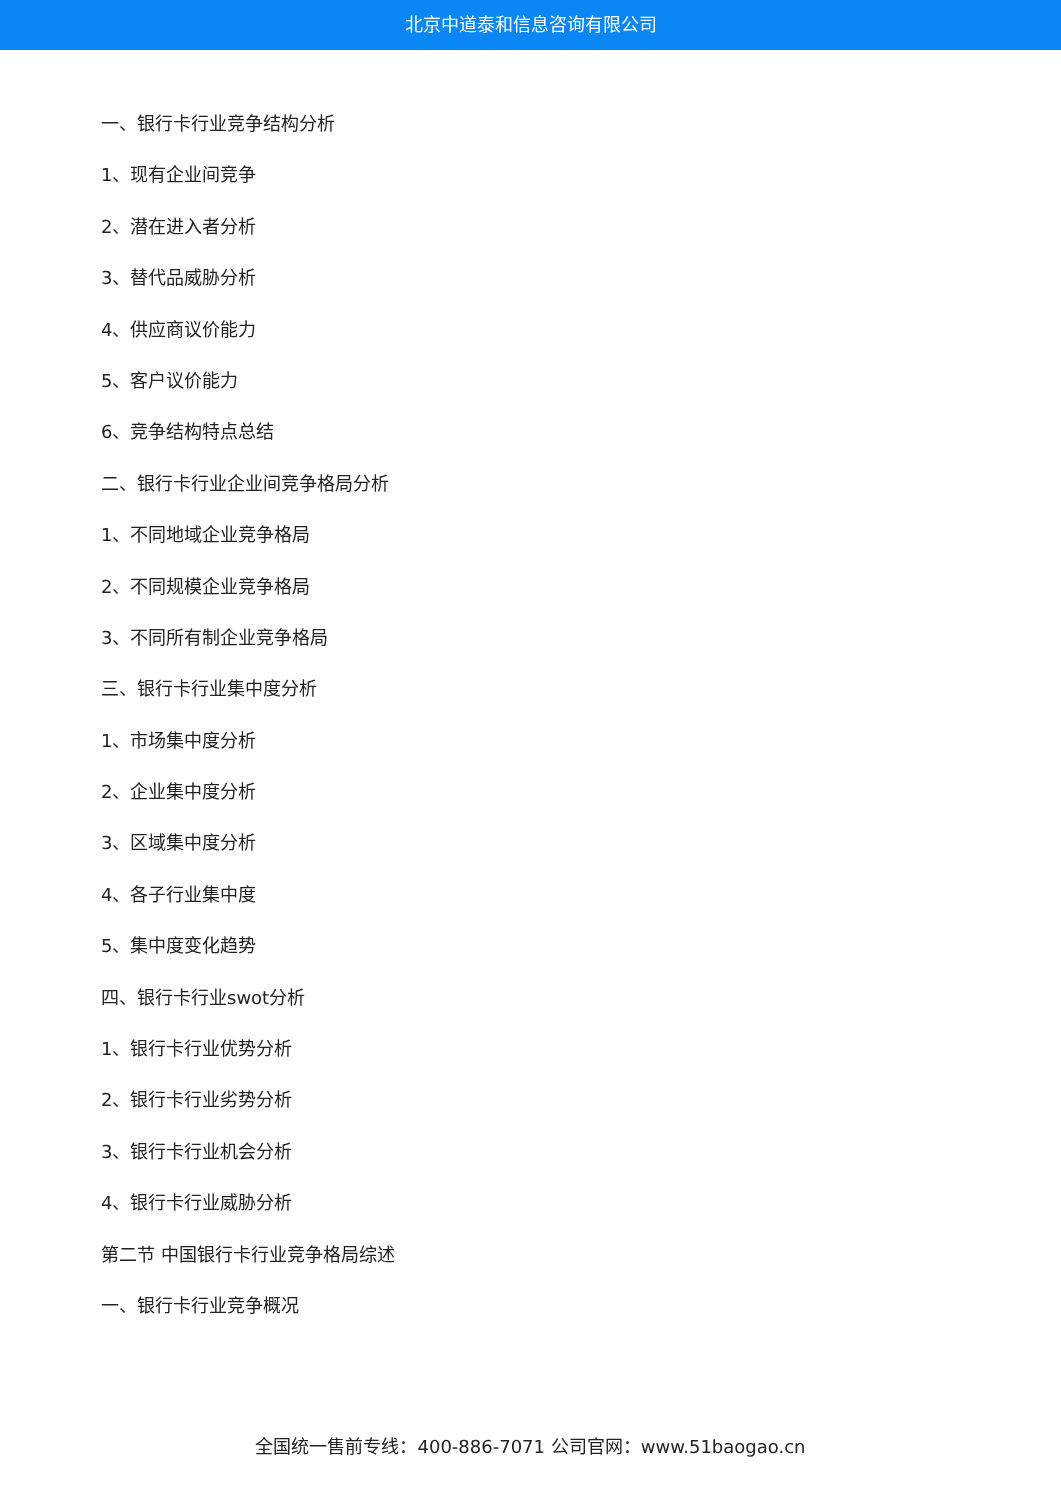北京中道泰和信息咨询有限公司
一、银行卡行业竞争结构分析
1、现有企业间竞争
2、潜在进入者分析
3、替代品威胁分析
4、供应商议价能力
5、客户议价能力
6、竞争结构特点总结
二、银行卡行业企业间竞争格局分析
1、不同地域企业竞争格局
2、不同规模企业竞争格局
3、不同所有制企业竞争格局
三、银行卡行业集中度分析
1、市场集中度分析
2、企业集中度分析
3、区域集中度分析
4、各子行业集中度
5、集中度变化趋势
四、银行卡行业swot分析
1、银行卡行业优势分析
2、银行卡行业劣势分析
3、银行卡行业机会分析
4、银行卡行业威胁分析
第二节 中国银行卡行业竞争格局综述
一、银行卡行业竞争概况
全国统一售前专线：400-886-7071 公司官网：www.51baogao.cn